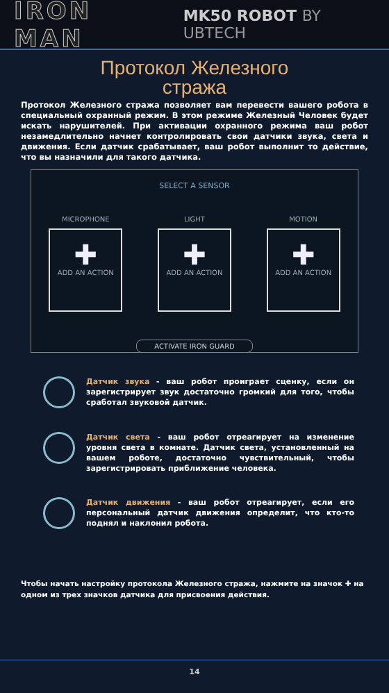IRON MAN MK50 ROBOT BY UBTECH
Протокол Железного
стража
Протокол Железного стража позволяет вам перевести вашего робота в специальный охранный режим. В этом режиме Железный Человек будет искать нарушителей. При активации охранного режима ваш робот незамедлительно начнет контролировать свои датчики звука, света и движения. Если датчик срабатывает, ваш робот выполнит то действие, что вы назначили для такого датчика.
SELECT A SENSOR
MICROPHONE
✚
ADD AN ACTION
LIGHT
✚
ADD AN ACTION
MOTION
✚
ADD AN ACTION
ACTIVATE IRON GUARD
Датчик звука - ваш робот проиграет сценку, если он зарегистрирует звук достаточно громкий для того, чтобы сработал звуковой датчик.
Датчик света - ваш робот отреагирует на изменение уровня света в комнате. Датчик света, установленный на вашем роботе, достаточно чувствительный, чтобы зарегистрировать приближение человека.
Датчик движения - ваш робот отреагирует, если его персональный датчик движения определит, что кто-то поднял и наклонил робота.
Чтобы начать настройку протокола Железного стража, нажмите на значок ✚ на одном из трех значков датчика для присвоения действия.
14